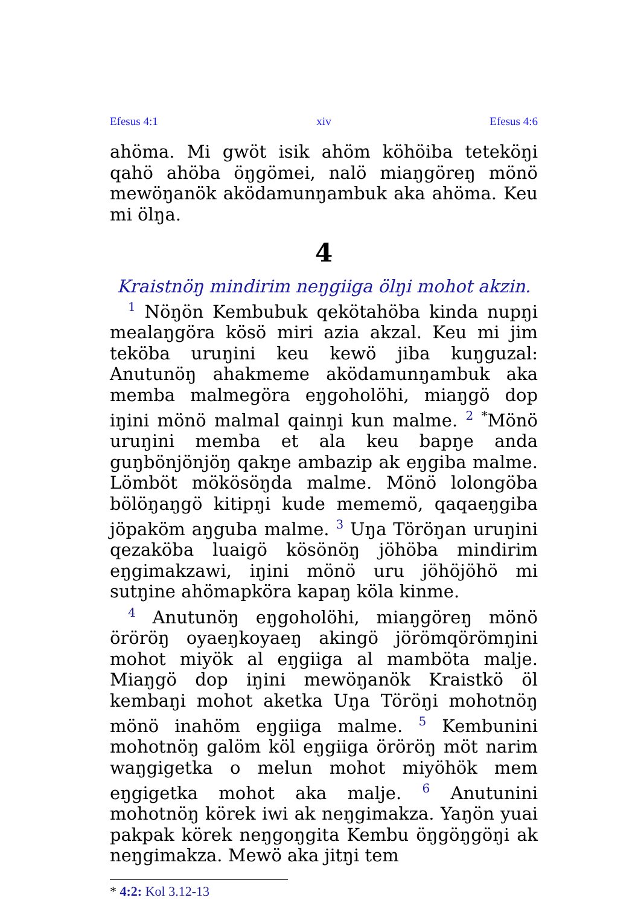Efesus 4:1 xiv Efesus 4:6
ahöma. Mi gwöt isik ahöm köhöiba teteköŋi qahö ahöba öŋgömei, nalö miaŋgöreŋ mönö mewöŋanök aködamunŋambuk aka ahöma. Keu mi ölŋa.
4
Kraistnöŋ mindirim neŋgiiga ölŋi mohot akzin.
<sup>1</sup> Nöŋön Kembubuk qekötahöba kinda nupŋi mealaŋgöra kösö miri azia akzal. Keu mi jim teköba uruŋini keu kewö jiba kuŋguzal: Anutunöŋ ahakmeme aködamunŋambuk aka memba malmegöra eŋgoholöhi, miaŋgö dop iŋini mönö malmal qainŋi kun malme. <sup>2</sup> <sup>*</sup>Mönö uruŋini memba et ala keu bapŋe anda guŋbönjönjöŋ qakŋe ambazip ak eŋgiba malme. Lömböt mökösöŋda malme. Mönö lolongöba bölöŋaŋgö kitipŋi kude mememö, qaqaeŋgiba jöpaköm aŋguba malme. <sup>3</sup> Uŋa Töröŋan uruŋini qezaköba luaigö kösönöŋ jöhöba mindirim eŋgimakzawi, iŋini mönö uru jöhöjöhö mi sutŋine ahömapköra kapaŋ köla kinme.
<sup>4</sup> Anutunöŋ eŋgoholöhi, miaŋgöreŋ mönö öröröŋ oyaeŋkoyaeŋ akingö jörömqörömŋini mohot miyök al eŋgiiga al mamböta malje. Miaŋgö dop iŋini mewöŋanök Kraistkö öl kembaŋi mohot aketka Uŋa Töröŋi mohotnöŋ mönö inahöm eŋgiiga malme. <sup>5</sup> Kembunini mohotnöŋ galöm köl eŋgiiga öröröŋ möt narim waŋgigetka o melun mohot miyöhök mem eŋgigetka mohot aka malje. <sup>6</sup> Anutunini mohotnöŋ körek iwi ak neŋgimakza. Yaŋön yuai pakpak körek neŋgoŋgita Kembu öŋgöŋgöŋi ak neŋgimakza. Mewö aka jitŋi tem
* 4:2: Kol 3.12-13